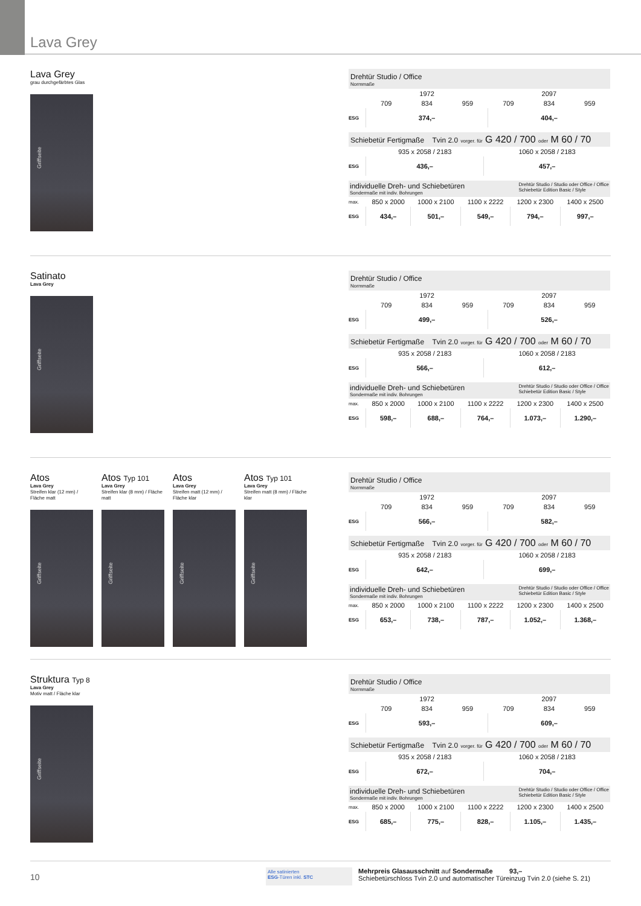Lava Grey
Lava Grey
grau durchgefärbtes Glas
Griffseite
Drehtür Studio / Office
Normmaße
| | 1972 | | | 2097 | | |
| | 709 | 834 | 959 | 709 | 834 | 959 |
| ESG | 374,– | | | 404,– | | |
Schiebetür Fertigmaße Tvin 2.0 vorger. für G 420 / 700 oder M 60 / 70
| | 935 x 2058 / 2183 | 1060 x 2058 / 2183 |
| ESG | 436,– | 457,– |
individuelle Dreh- und Schiebetüren
Sondermaße mit indiv. Bohrungen
Drehtür Studio / Studio oder Office / Office
Schiebetür Edition Basic / Style
| max. | 850 x 2000 | 1000 x 2100 | 1100 x 2222 | 1200 x 2300 | 1400 x 2500 |
| ESG | 434,– | 501,– | 549,– | 794,– | 997,– |
Satinato
Lava Grey
Griffseite
Drehtür Studio / Office
Normmaße
| | 1972 | | | 2097 | | |
| | 709 | 834 | 959 | 709 | 834 | 959 |
| ESG | 499,– | | | 526,– | | |
Schiebetür Fertigmaße Tvin 2.0 vorger. für G 420 / 700 oder M 60 / 70
| | 935 x 2058 / 2183 | 1060 x 2058 / 2183 |
| ESG | 566,– | 612,– |
individuelle Dreh- und Schiebetüren
Sondermaße mit indiv. Bohrungen
Drehtür Studio / Studio oder Office / Office
Schiebetür Edition Basic / Style
| max. | 850 x 2000 | 1000 x 2100 | 1100 x 2222 | 1200 x 2300 | 1400 x 2500 |
| ESG | 598,– | 688,– | 764,– | 1.073,– | 1.290,– |
Atos
Lava Grey
Streifen klar (12 mm) / Fläche matt
Griffseite
Atos Typ 101
Lava Grey
Streifen klar (8 mm) / Fläche matt
Griffseite
Atos
Lava Grey
Streifen matt (12 mm) / Fläche klar
Griffseite
Atos Typ 101
Lava Grey
Streifen matt (8 mm) / Fläche klar
Griffseite
Drehtür Studio / Office
Normmaße
| | 1972 | | | 2097 | | |
| | 709 | 834 | 959 | 709 | 834 | 959 |
| ESG | 566,– | | | 582,– | | |
Schiebetür Fertigmaße Tvin 2.0 vorger. für G 420 / 700 oder M 60 / 70
| | 935 x 2058 / 2183 | 1060 x 2058 / 2183 |
| ESG | 642,– | 699,– |
individuelle Dreh- und Schiebetüren
Sondermaße mit indiv. Bohrungen
Drehtür Studio / Studio oder Office / Office
Schiebetür Edition Basic / Style
| max. | 850 x 2000 | 1000 x 2100 | 1100 x 2222 | 1200 x 2300 | 1400 x 2500 |
| ESG | 653,– | 738,– | 787,– | 1.052,– | 1.368,– |
Struktura Typ 8
Lava Grey
Motiv matt / Fläche klar
Griffseite
Drehtür Studio / Office
Normmaße
| | 1972 | | | 2097 | | |
| | 709 | 834 | 959 | 709 | 834 | 959 |
| ESG | 593,– | | | 609,– | | |
Schiebetür Fertigmaße Tvin 2.0 vorger. für G 420 / 700 oder M 60 / 70
| | 935 x 2058 / 2183 | 1060 x 2058 / 2183 |
| ESG | 672,– | 704,– |
individuelle Dreh- und Schiebetüren
Sondermaße mit indiv. Bohrungen
Drehtür Studio / Studio oder Office / Office
Schiebetür Edition Basic / Style
| max. | 850 x 2000 | 1000 x 2100 | 1100 x 2222 | 1200 x 2300 | 1400 x 2500 |
| ESG | 685,– | 775,– | 828,– | 1.105,– | 1.435,– |
10
Alle satinierten
ESG-Türen inkl. STC
Mehrpreis Glasausschnitt auf Sondermaße 93,–
Schiebetürschloss Tvin 2.0 und automatischer Türeinzug Tvin 2.0 (siehe S. 21)